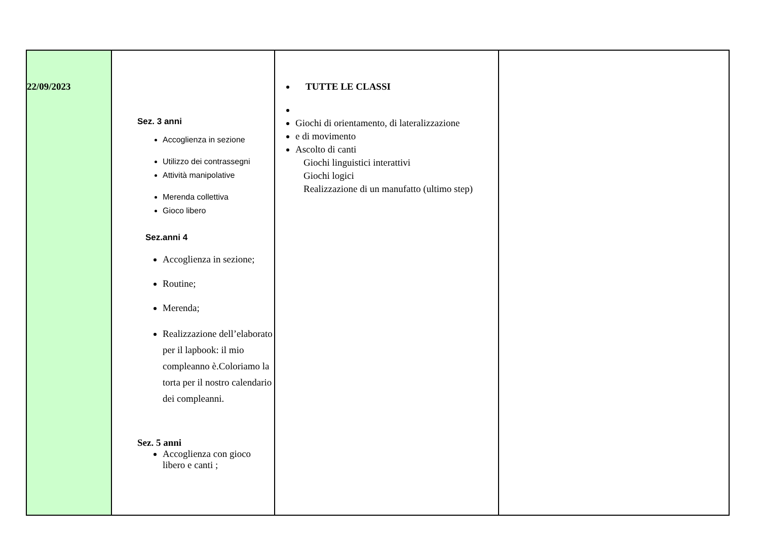| 22/09/2023 | Sez. 3 anni Accoglienza in sezione Utilizzo dei contrassegni Attività manipolative Merenda collettiva Gioco libero Sez.anni 4 Accoglienza in sezione; Routine; Merenda; Realizzazione dell’elaborato per il lapbook: il mio compleanno è.Coloriamo la torta per il nostro calendario dei compleanni. Sez. 5 anni Accoglienza con gioco libero e canti ; | TUTTE LE CLASSI Giochi di orientamento, di lateralizzazione e di movimento Ascolto di canti Giochi linguistici interattivi Giochi logici Realizzazione di un manufatto (ultimo step) | |